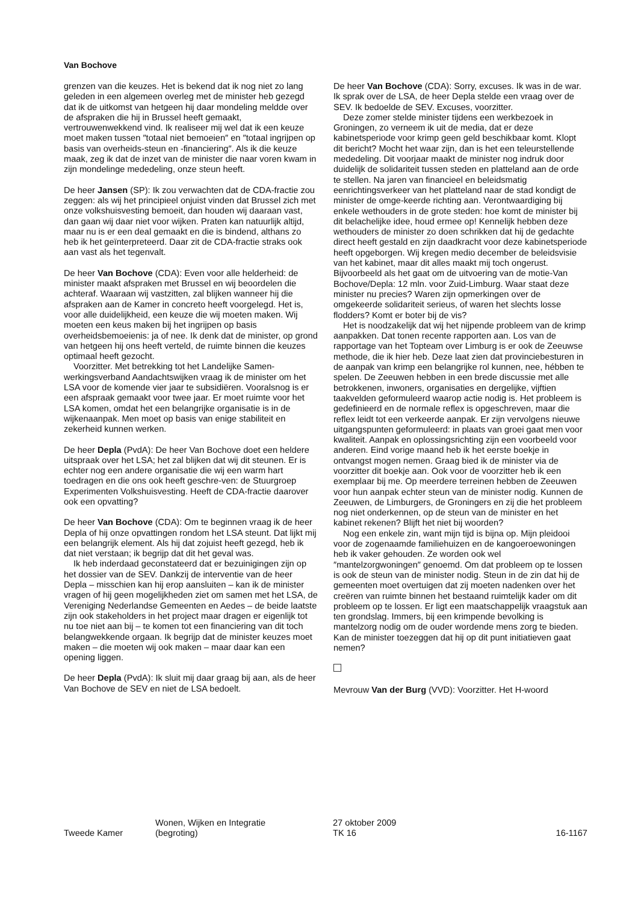Van Bochove
grenzen van die keuzes. Het is bekend dat ik nog niet zo lang geleden in een algemeen overleg met de minister heb gezegd dat ik de uitkomst van hetgeen hij daar mondeling meldde over de afspraken die hij in Brussel heeft gemaakt, vertrouwenwekkend vind. Ik realiseer mij wel dat ik een keuze moet maken tussen ″totaal niet bemoeien″ en ″totaal ingrijpen op basis van overheids-steun en -financiering″. Als ik die keuze maak, zeg ik dat de inzet van de minister die naar voren kwam in zijn mondelinge mededeling, onze steun heeft.
De heer Jansen (SP): Ik zou verwachten dat de CDA-fractie zou zeggen: als wij het principieel onjuist vinden dat Brussel zich met onze volkshuisvesting bemoeit, dan houden wij daaraan vast, dan gaan wij daar niet voor wijken. Praten kan natuurlijk altijd, maar nu is er een deal gemaakt en die is bindend, althans zo heb ik het geïnterpreteerd. Daar zit de CDA-fractie straks ook aan vast als het tegenvalt.
De heer Van Bochove (CDA): Even voor alle helderheid: de minister maakt afspraken met Brussel en wij beoordelen die achteraf. Waaraan wij vastzitten, zal blijken wanneer hij die afspraken aan de Kamer in concreto heeft voorgelegd. Het is, voor alle duidelijkheid, een keuze die wij moeten maken. Wij moeten een keus maken bij het ingrijpen op basis overheidsbemoeienis: ja of nee. Ik denk dat de minister, op grond van hetgeen hij ons heeft verteld, de ruimte binnen die keuzes optimaal heeft gezocht.
Voorzitter. Met betrekking tot het Landelijke Samen-werkingsverband Aandachtswijken vraag ik de minister om het LSA voor de komende vier jaar te subsidiëren. Vooralsnog is er een afspraak gemaakt voor twee jaar. Er moet ruimte voor het LSA komen, omdat het een belangrijke organisatie is in de wijkenaanpak. Men moet op basis van enige stabiliteit en zekerheid kunnen werken.
De heer Depla (PvdA): De heer Van Bochove doet een heldere uitspraak over het LSA; het zal blijken dat wij dit steunen. Er is echter nog een andere organisatie die wij een warm hart toedragen en die ons ook heeft geschre-ven: de Stuurgroep Experimenten Volkshuisvesting. Heeft de CDA-fractie daarover ook een opvatting?
De heer Van Bochove (CDA): Om te beginnen vraag ik de heer Depla of hij onze opvattingen rondom het LSA steunt. Dat lijkt mij een belangrijk element. Als hij dat zojuist heeft gezegd, heb ik dat niet verstaan; ik begrijp dat dit het geval was.
Ik heb inderdaad geconstateerd dat er bezuinigingen zijn op het dossier van de SEV. Dankzij de interventie van de heer Depla – misschien kan hij erop aansluiten – kan ik de minister vragen of hij geen mogelijkheden ziet om samen met het LSA, de Vereniging Nederlandse Gemeenten en Aedes – de beide laatste zijn ook stakeholders in het project maar dragen er eigenlijk tot nu toe niet aan bij – te komen tot een financiering van dit toch belangwekkende orgaan. Ik begrijp dat de minister keuzes moet maken – die moeten wij ook maken – maar daar kan een opening liggen.
De heer Depla (PvdA): Ik sluit mij daar graag bij aan, als de heer Van Bochove de SEV en niet de LSA bedoelt.
De heer Van Bochove (CDA): Sorry, excuses. Ik was in de war. Ik sprak over de LSA, de heer Depla stelde een vraag over de SEV. Ik bedoelde de SEV. Excuses, voorzitter.
Deze zomer stelde minister tijdens een werkbezoek in Groningen, zo verneem ik uit de media, dat er deze kabinetsperiode voor krimp geen geld beschikbaar komt. Klopt dit bericht? Mocht het waar zijn, dan is het een teleurstellende mededeling. Dit voorjaar maakt de minister nog indruk door duidelijk de solidariteit tussen steden en platteland aan de orde te stellen. Na jaren van financieel en beleidsmatig eenrichtingsverkeer van het platteland naar de stad kondigt de minister de omge-keerde richting aan. Verontwaardiging bij enkele wethouders in de grote steden: hoe komt de minister bij dit belachelijke idee, houd ermee op! Kennelijk hebben deze wethouders de minister zo doen schrikken dat hij de gedachte direct heeft gestald en zijn daadkracht voor deze kabinetsperiode heeft opgeborgen. Wij kregen medio december de beleidsvisie van het kabinet, maar dit alles maakt mij toch ongerust. Bijvoorbeeld als het gaat om de uitvoering van de motie-Van Bochove/Depla: 12 mln. voor Zuid-Limburg. Waar staat deze minister nu precies? Waren zijn opmerkingen over de omgekeerde solidariteit serieus, of waren het slechts losse flodders? Komt er boter bij de vis?
Het is noodzakelijk dat wij het nijpende probleem van de krimp aanpakken. Dat tonen recente rapporten aan. Los van de rapportage van het Topteam over Limburg is er ook de Zeeuwse methode, die ik hier heb. Deze laat zien dat provinciebesturen in de aanpak van krimp een belangrijke rol kunnen, nee, hébben te spelen. De Zeeuwen hebben in een brede discussie met alle betrokkenen, inwoners, organisaties en dergelijke, vijftien taakvelden geformuleerd waarop actie nodig is. Het probleem is gedefinieerd en de normale reflex is opgeschreven, maar die reflex leidt tot een verkeerde aanpak. Er zijn vervolgens nieuwe uitgangspunten geformuleerd: in plaats van groei gaat men voor kwaliteit. Aanpak en oplossingsrichting zijn een voorbeeld voor anderen. Eind vorige maand heb ik het eerste boekje in ontvangst mogen nemen. Graag bied ik de minister via de voorzitter dit boekje aan. Ook voor de voorzitter heb ik een exemplaar bij me. Op meerdere terreinen hebben de Zeeuwen voor hun aanpak echter steun van de minister nodig. Kunnen de Zeeuwen, de Limburgers, de Groningers en zij die het probleem nog niet onderkennen, op de steun van de minister en het kabinet rekenen? Blijft het niet bij woorden?
Nog een enkele zin, want mijn tijd is bijna op. Mijn pleidooi voor de zogenaamde familiehuizen en de kangoeroewoningen heb ik vaker gehouden. Ze worden ook wel ″mantelzorgwoningen″ genoemd. Om dat probleem op te lossen is ook de steun van de minister nodig. Steun in de zin dat hij de gemeenten moet overtuigen dat zij moeten nadenken over het creëren van ruimte binnen het bestaand ruimtelijk kader om dit probleem op te lossen. Er ligt een maatschappelijk vraagstuk aan ten grondslag. Immers, bij een krimpende bevolking is mantelzorg nodig om de ouder wordende mens zorg te bieden. Kan de minister toezeggen dat hij op dit punt initiatieven gaat nemen?
Mevrouw Van der Burg (VVD): Voorzitter. Het H-woord
Tweede Kamer
Wonen, Wijken en Integratie
(begroting)
27 oktober 2009
TK 16
16-1167